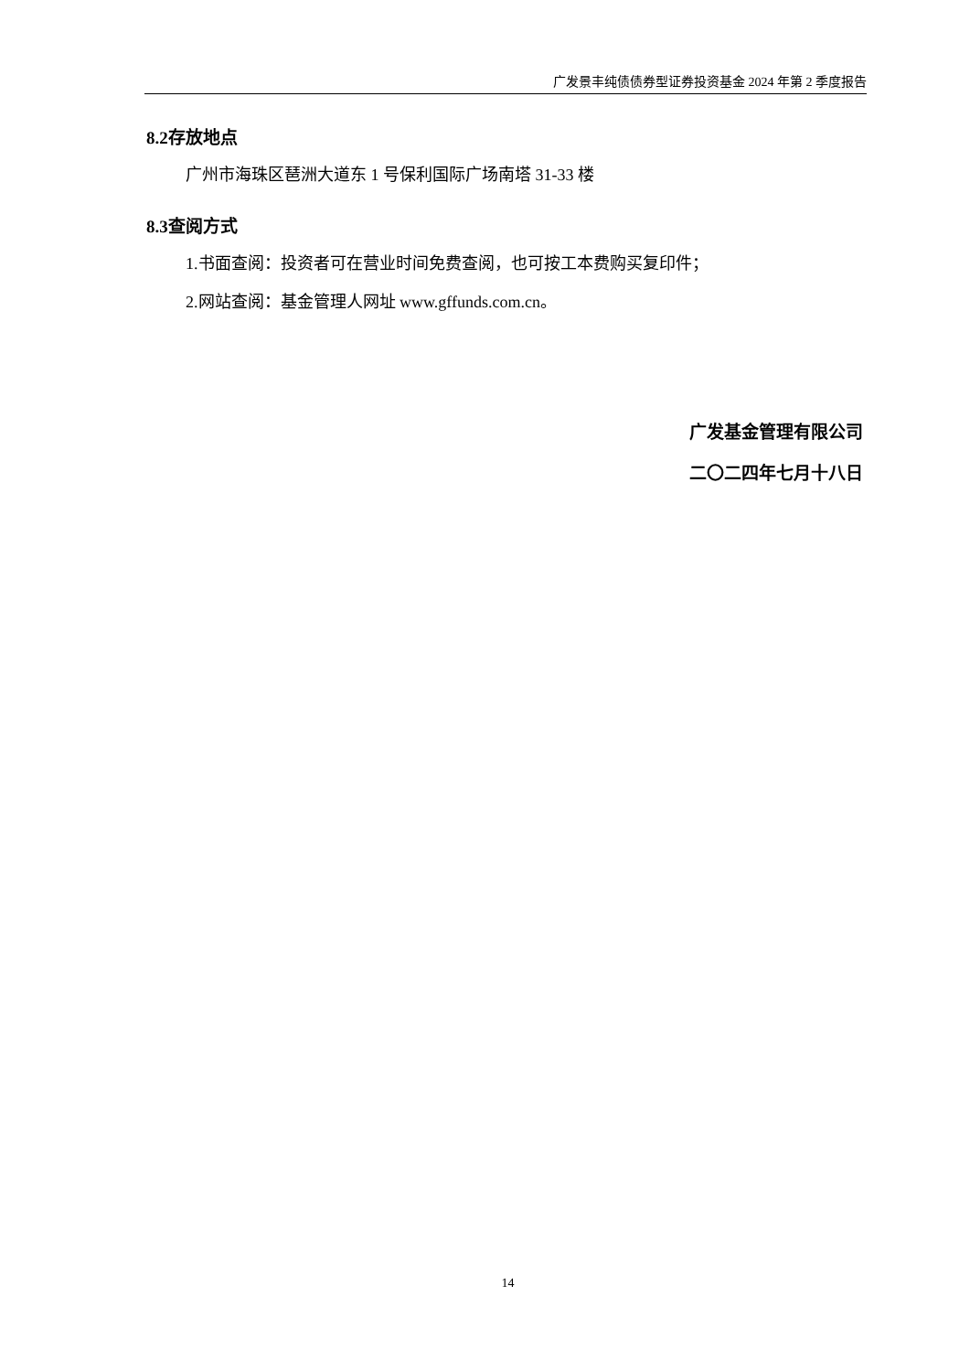广发景丰纯债债券型证券投资基金 2024 年第 2 季度报告
8.2存放地点
广州市海珠区琶洲大道东 1 号保利国际广场南塔 31-33 楼
8.3查阅方式
1.书面查阅：投资者可在营业时间免费查阅，也可按工本费购买复印件；
2.网站查阅：基金管理人网址 www.gffunds.com.cn。
广发基金管理有限公司
二〇二四年七月十八日
14